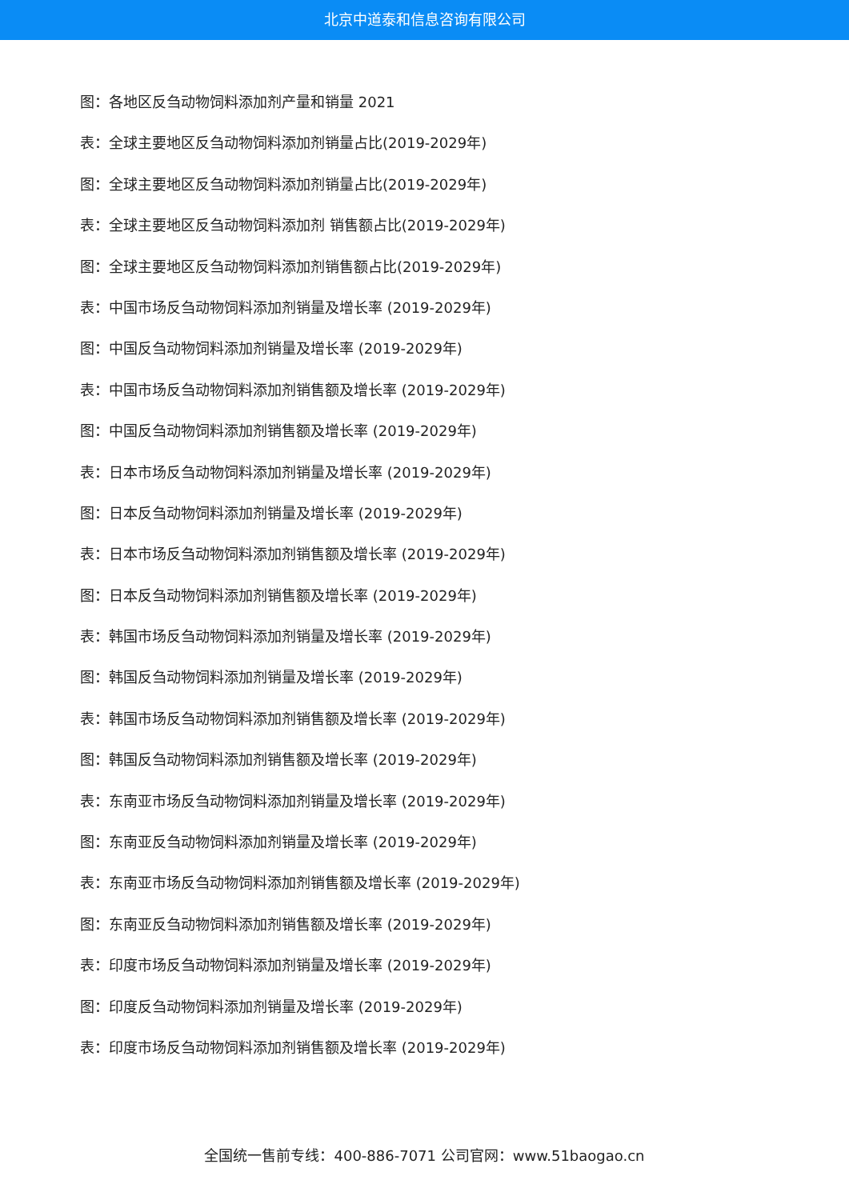北京中道泰和信息咨询有限公司
图：各地区反刍动物饲料添加剂产量和销量 2021
表：全球主要地区反刍动物饲料添加剂销量占比(2019-2029年)
图：全球主要地区反刍动物饲料添加剂销量占比(2019-2029年)
表：全球主要地区反刍动物饲料添加剂 销售额占比(2019-2029年)
图：全球主要地区反刍动物饲料添加剂销售额占比(2019-2029年)
表：中国市场反刍动物饲料添加剂销量及增长率 (2019-2029年)
图：中国反刍动物饲料添加剂销量及增长率 (2019-2029年)
表：中国市场反刍动物饲料添加剂销售额及增长率 (2019-2029年)
图：中国反刍动物饲料添加剂销售额及增长率 (2019-2029年)
表：日本市场反刍动物饲料添加剂销量及增长率 (2019-2029年)
图：日本反刍动物饲料添加剂销量及增长率 (2019-2029年)
表：日本市场反刍动物饲料添加剂销售额及增长率 (2019-2029年)
图：日本反刍动物饲料添加剂销售额及增长率 (2019-2029年)
表：韩国市场反刍动物饲料添加剂销量及增长率 (2019-2029年)
图：韩国反刍动物饲料添加剂销量及增长率 (2019-2029年)
表：韩国市场反刍动物饲料添加剂销售额及增长率 (2019-2029年)
图：韩国反刍动物饲料添加剂销售额及增长率 (2019-2029年)
表：东南亚市场反刍动物饲料添加剂销量及增长率 (2019-2029年)
图：东南亚反刍动物饲料添加剂销量及增长率 (2019-2029年)
表：东南亚市场反刍动物饲料添加剂销售额及增长率 (2019-2029年)
图：东南亚反刍动物饲料添加剂销售额及增长率 (2019-2029年)
表：印度市场反刍动物饲料添加剂销量及增长率 (2019-2029年)
图：印度反刍动物饲料添加剂销量及增长率 (2019-2029年)
表：印度市场反刍动物饲料添加剂销售额及增长率 (2019-2029年)
全国统一售前专线：400-886-7071 公司官网：www.51baogao.cn